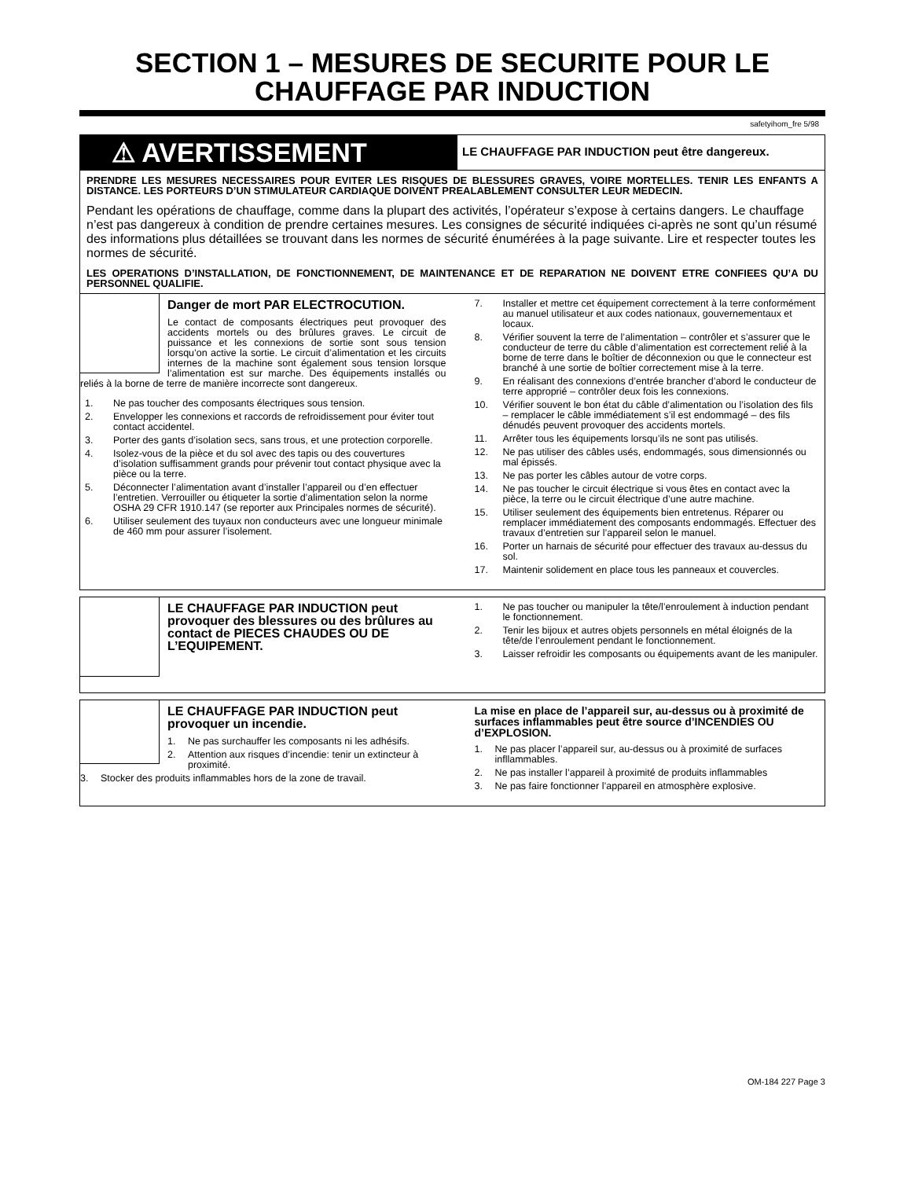SECTION 1 – MESURES DE SECURITE POUR LE CHAUFFAGE PAR INDUCTION
safetyihom_fre 5/98
⚠ AVERTISSEMENT
LE CHAUFFAGE PAR INDUCTION peut être dangereux.
PRENDRE LES MESURES NECESSAIRES POUR EVITER LES RISQUES DE BLESSURES GRAVES, VOIRE MORTELLES. TENIR LES ENFANTS A DISTANCE. LES PORTEURS D’UN STIMULATEUR CARDIAQUE DOIVENT PREALABLEMENT CONSULTER LEUR MEDECIN.
Pendant les opérations de chauffage, comme dans la plupart des activités, l’opérateur s’expose à certains dangers. Le chauffage n’est pas dangereux à condition de prendre certaines mesures. Les consignes de sécurité indiquées ci-après ne sont qu’un résumé des informations plus détaillées se trouvant dans les normes de sécurité énumérées à la page suivante. Lire et respecter toutes les normes de sécurité.
LES OPERATIONS D’INSTALLATION, DE FONCTIONNEMENT, DE MAINTENANCE ET DE REPARATION NE DOIVENT ETRE CONFIEES QU’A DU PERSONNEL QUALIFIE.
Danger de mort PAR ELECTROCUTION.
Le contact de composants électriques peut provoquer des accidents mortels ou des brûlures graves. Le circuit de puissance et les connexions de sortie sont sous tension lorsqu’on active la sortie. Le circuit d’alimentation et les circuits internes de la machine sont également sous tension lorsque l’alimentation est sur marche. Des équipements installés ou reliés à la borne de terre de manière incorrecte sont dangereux.
1. Ne pas toucher des composants électriques sous tension.
2. Envelopper les connexions et raccords de refroidissement pour éviter tout contact accidentel.
3. Porter des gants d’isolation secs, sans trous, et une protection corporelle.
4. Isolez-vous de la pièce et du sol avec des tapis ou des couvertures d’isolation suffisamment grands pour prévenir tout contact physique avec la pièce ou la terre.
5. Déconnecter l’alimentation avant d’installer l’appareil ou d’en effectuer l’entretien. Verrouiller ou étiqueter la sortie d’alimentation selon la norme OSHA 29 CFR 1910.147 (se reporter aux Principales normes de sécurité).
6. Utiliser seulement des tuyaux non conducteurs avec une longueur minimale de 460 mm pour assurer l’isolement.
7. Installer et mettre cet équipement correctement à la terre conformément au manuel utilisateur et aux codes nationaux, gouvernementaux et locaux.
8. Vérifier souvent la terre de l’alimentation – contrôler et s’assurer que le conducteur de terre du câble d’alimentation est correctement relié à la borne de terre dans le boîtier de déconnexion ou que le connecteur est branché à une sortie de boîtier correctement mise à la terre.
9. En réalisant des connexions d’entrée brancher d’abord le conducteur de terre approprié – contrôler deux fois les connexions.
10. Vérifier souvent le bon état du câble d’alimentation ou l’isolation des fils – remplacer le câble immédiatement s’il est endommagé – des fils dénudés peuvent provoquer des accidents mortels.
11. Arrêter tous les équipements lorsqu’ils ne sont pas utilisés.
12. Ne pas utiliser des câbles usés, endommagés, sous dimensionnés ou mal épissés.
13. Ne pas porter les câbles autour de votre corps.
14. Ne pas toucher le circuit électrique si vous êtes en contact avec la pièce, la terre ou le circuit électrique d’une autre machine.
15. Utiliser seulement des équipements bien entretenus. Réparer ou remplacer immédiatement des composants endommagés. Effectuer des travaux d’entretien sur l’appareil selon le manuel.
16. Porter un harnais de sécurité pour effectuer des travaux au-dessus du sol.
17. Maintenir solidement en place tous les panneaux et couvercles.
LE CHAUFFAGE PAR INDUCTION peut provoquer des blessures ou des brûlures au contact de PIECES CHAUDES OU DE L’EQUIPEMENT.
1. Ne pas toucher ou manipuler la tête/l’enroulement à induction pendant le fonctionnement.
2. Tenir les bijoux et autres objets personnels en métal éloignés de la tête/de l’enroulement pendant le fonctionnement.
3. Laisser refroidir les composants ou équipements avant de les manipuler.
LE CHAUFFAGE PAR INDUCTION peut provoquer un incendie.
1. Ne pas surchauffer les composants ni les adhésifs.
2. Attention aux risques d’incendie: tenir un extincteur à proximité.
3. Stocker des produits inflammables hors de la zone de travail.
La mise en place de l’appareil sur, au-dessus ou à proximité de surfaces inflammables peut être source d’INCENDIES OU d’EXPLOSION.
1. Ne pas placer l’appareil sur, au-dessus ou à proximité de surfaces infllammables.
2. Ne pas installer l’appareil à proximité de produits inflammables
3. Ne pas faire fonctionner l’appareil en atmosphère explosive.
OM-184 227 Page 3